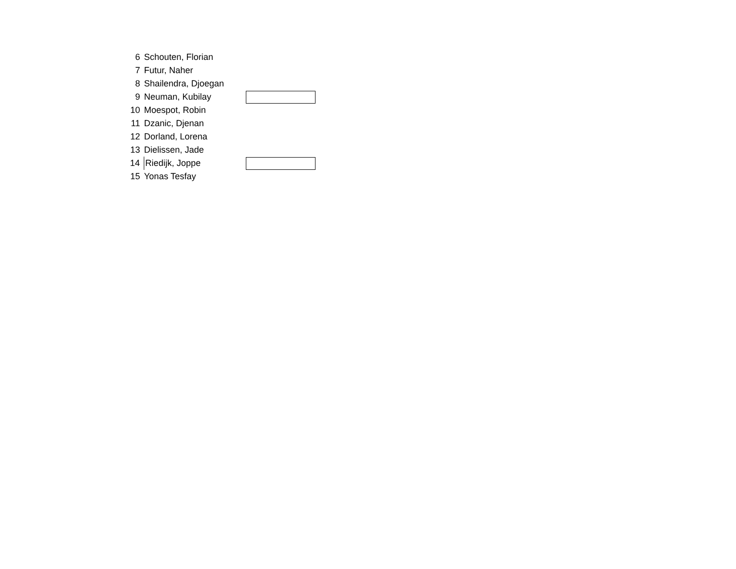| 6 | Schouten, Florian | |
| 7 | Futur, Naher | |
| 8 | Shailendra, Djoegan | |
| 9 | Neuman, Kubilay | |
| 10 | Moespot, Robin | |
| 11 | Dzanic, Djenan | |
| 12 | Dorland, Lorena | |
| 13 | Dielissen, Jade | |
| 14 | Riedijk, Joppe | |
| 15 | Yonas Tesfay | |